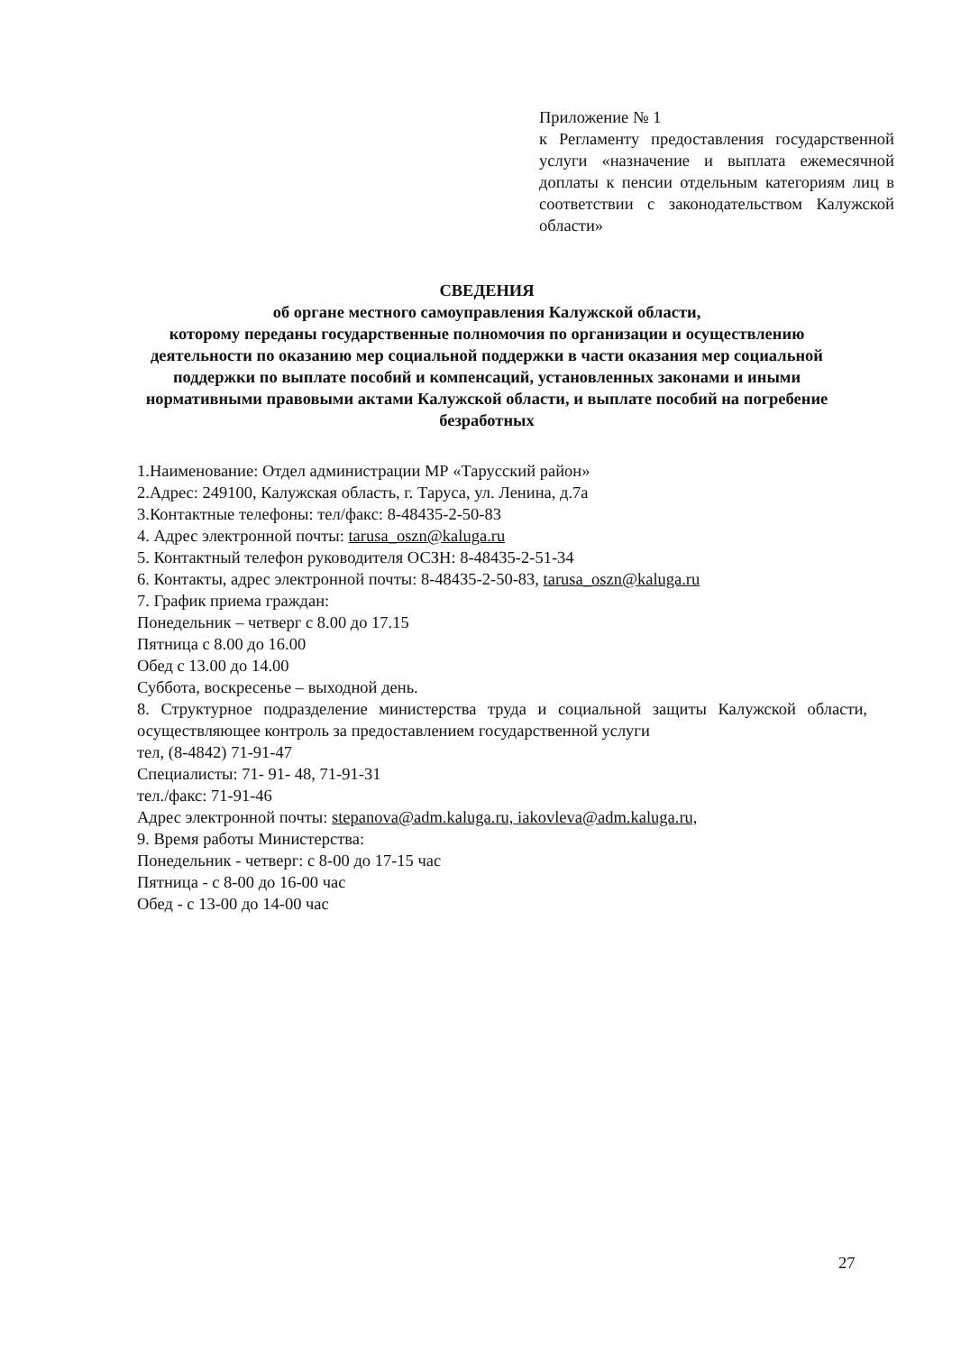Приложение № 1
к Регламенту предоставления государственной услуги «назначение и выплата ежемесячной доплаты к пенсии отдельным категориям лиц в соответствии с законодательством Калужской области»
СВЕДЕНИЯ
об органе местного самоуправления Калужской области,
которому переданы государственные полномочия по организации и осуществлению деятельности по оказанию мер социальной поддержки в части оказания мер социальной поддержки по выплате пособий и компенсаций, установленных законами и иными нормативными правовыми актами Калужской области, и выплате пособий на погребение безработных
1.Наименование: Отдел администрации МР «Тарусский район»
2.Адрес: 249100, Калужская область, г. Таруса, ул. Ленина, д.7а
3.Контактные телефоны: тел/факс: 8-48435-2-50-83
4. Адрес электронной почты: tarusa_oszn@kaluga.ru
5. Контактный телефон руководителя ОСЗН: 8-48435-2-51-34
6. Контакты, адрес электронной почты: 8-48435-2-50-83, tarusa_oszn@kaluga.ru
7. График приема граждан:
Понедельник – четверг с 8.00 до 17.15
Пятница с 8.00 до 16.00
Обед с 13.00 до 14.00
Суббота, воскресенье – выходной день.
8. Структурное подразделение министерства труда и социальной защиты Калужской области, осуществляющее контроль за предоставлением государственной услуги
тел, (8-4842) 71-91-47
Специалисты: 71- 91- 48, 71-91-31
тел./факс: 71-91-46
Адрес электронной почты: stepanova@adm.kaluga.ru, iakovleva@adm.kaluga.ru,
9. Время работы Министерства:
Понедельник - четверг: с 8-00 до 17-15 час
Пятница - с 8-00 до 16-00 час
Обед - с 13-00 до 14-00 час
27